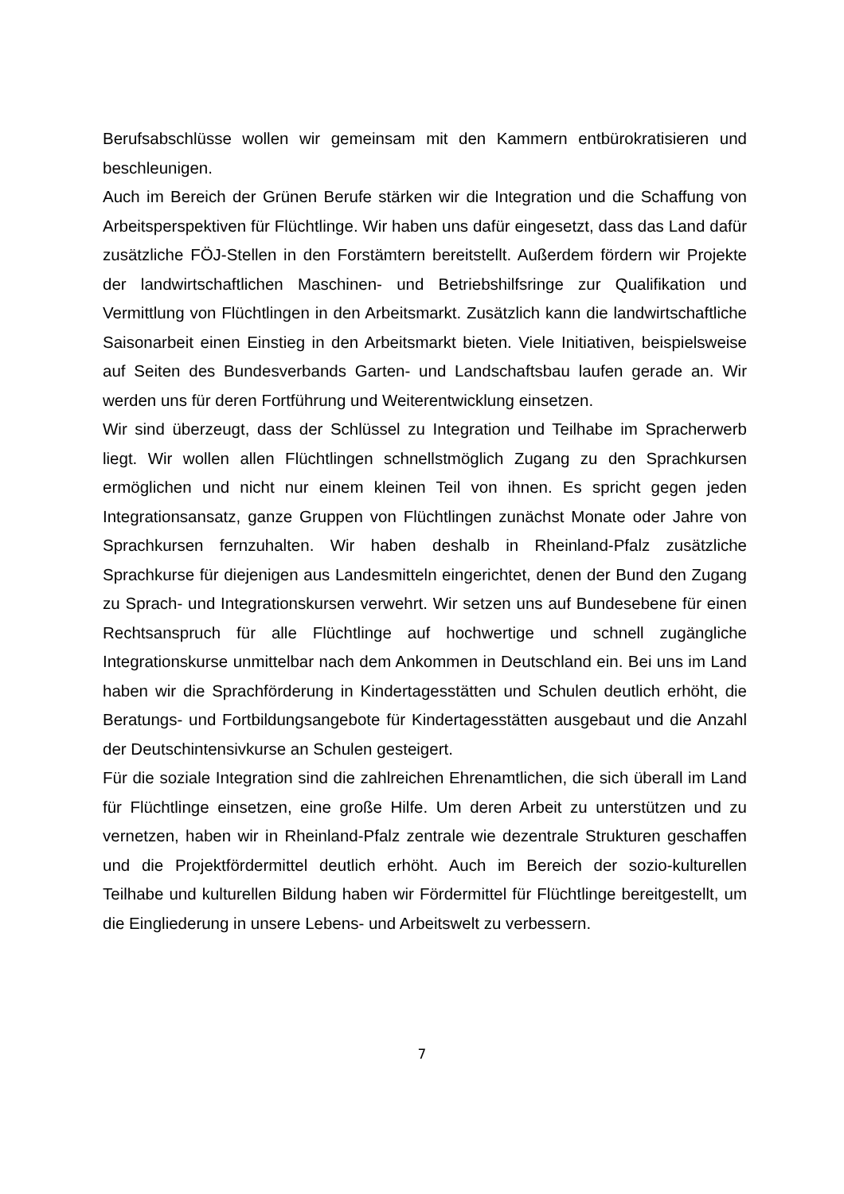Berufsabschlüsse wollen wir gemeinsam mit den Kammern entbürokratisieren und beschleunigen.
Auch im Bereich der Grünen Berufe stärken wir die Integration und die Schaffung von Arbeitsperspektiven für Flüchtlinge. Wir haben uns dafür eingesetzt, dass das Land dafür zusätzliche FÖJ-Stellen in den Forstämtern bereitstellt. Außerdem fördern wir Projekte der landwirtschaftlichen Maschinen- und Betriebshilfsringe zur Qualifikation und Vermittlung von Flüchtlingen in den Arbeitsmarkt. Zusätzlich kann die landwirtschaftliche Saisonarbeit einen Einstieg in den Arbeitsmarkt bieten. Viele Initiativen, beispielsweise auf Seiten des Bundesverbands Garten- und Landschaftsbau laufen gerade an. Wir werden uns für deren Fortführung und Weiterentwicklung einsetzen.
Wir sind überzeugt, dass der Schlüssel zu Integration und Teilhabe im Spracherwerb liegt. Wir wollen allen Flüchtlingen schnellstmöglich Zugang zu den Sprachkursen ermöglichen und nicht nur einem kleinen Teil von ihnen. Es spricht gegen jeden Integrationsansatz, ganze Gruppen von Flüchtlingen zunächst Monate oder Jahre von Sprachkursen fernzuhalten. Wir haben deshalb in Rheinland-Pfalz zusätzliche Sprachkurse für diejenigen aus Landesmitteln eingerichtet, denen der Bund den Zugang zu Sprach- und Integrationskursen verwehrt. Wir setzen uns auf Bundesebene für einen Rechtsanspruch für alle Flüchtlinge auf hochwertige und schnell zugängliche Integrationskurse unmittelbar nach dem Ankommen in Deutschland ein. Bei uns im Land haben wir die Sprachförderung in Kindertagesstätten und Schulen deutlich erhöht, die Beratungs- und Fortbildungsangebote für Kindertagesstätten ausgebaut und die Anzahl der Deutschintensivkurse an Schulen gesteigert.
Für die soziale Integration sind die zahlreichen Ehrenamtlichen, die sich überall im Land für Flüchtlinge einsetzen, eine große Hilfe. Um deren Arbeit zu unterstützen und zu vernetzen, haben wir in Rheinland-Pfalz zentrale wie dezentrale Strukturen geschaffen und die Projektfördermittel deutlich erhöht. Auch im Bereich der sozio-kulturellen Teilhabe und kulturellen Bildung haben wir Fördermittel für Flüchtlinge bereitgestellt, um die Eingliederung in unsere Lebens- und Arbeitswelt zu verbessern.
7